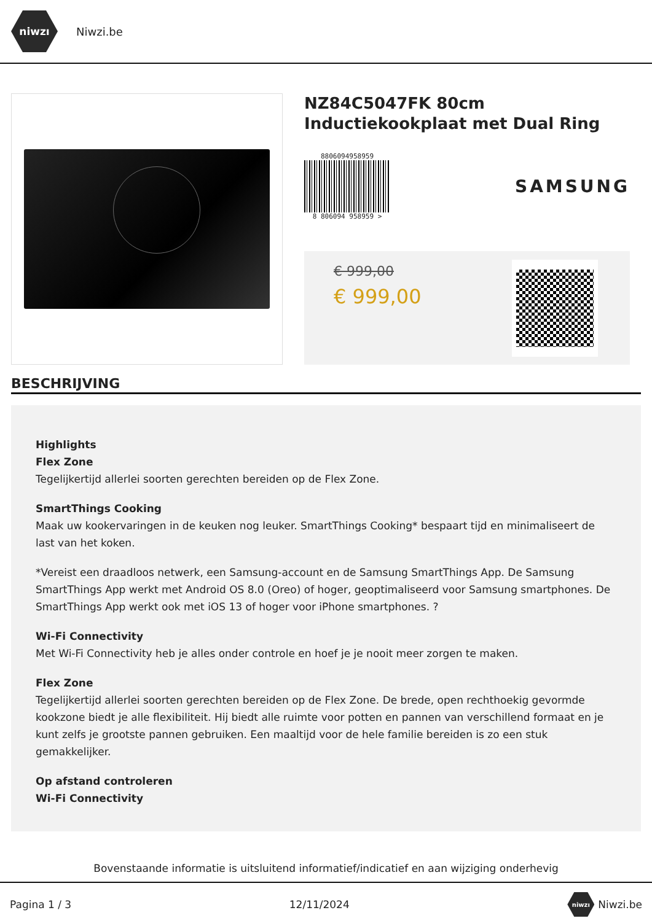niwzı
Niwzi.be
NZ84C5047FK 80cm Inductiekookplaat met Dual Ring
8806094958959
8 806094 958959 >
SAMSUNG
€ 999,00
€ 999,00
BESCHRIJVING
Highlights
Flex Zone
Tegelijkertijd allerlei soorten gerechten bereiden op de Flex Zone.
SmartThings Cooking
Maak uw kookervaringen in de keuken nog leuker. SmartThings Cooking* bespaart tijd en minimaliseert de last van het koken.
*Vereist een draadloos netwerk, een Samsung-account en de Samsung SmartThings App. De Samsung SmartThings App werkt met Android OS 8.0 (Oreo) of hoger, geoptimaliseerd voor Samsung smartphones. De SmartThings App werkt ook met iOS 13 of hoger voor iPhone smartphones. ?
Wi-Fi Connectivity
Met Wi-Fi Connectivity heb je alles onder controle en hoef je je nooit meer zorgen te maken.
Flex Zone
Tegelijkertijd allerlei soorten gerechten bereiden op de Flex Zone. De brede, open rechthoekig gevormde kookzone biedt je alle flexibiliteit. Hij biedt alle ruimte voor potten en pannen van verschillend formaat en je kunt zelfs je grootste pannen gebruiken. Een maaltijd voor de hele familie bereiden is zo een stuk gemakkelijker.
Op afstand controleren
Wi-Fi Connectivity
Bovenstaande informatie is uitsluitend informatief/indicatief en aan wijziging onderhevig
Pagina 1 / 3 12/11/2024 niwzı Niwzi.be